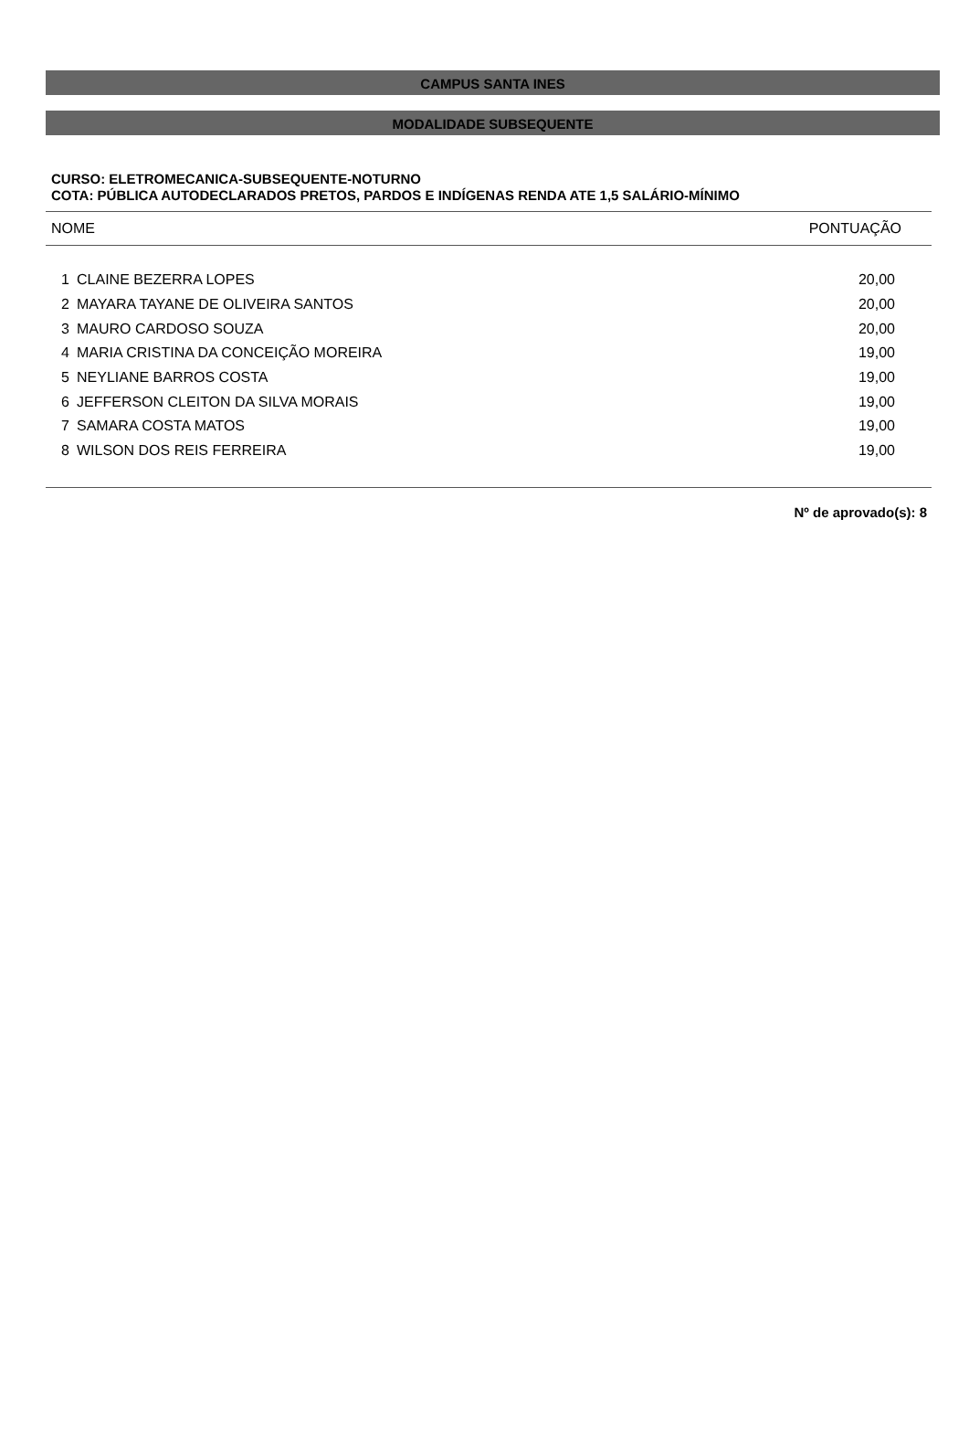CAMPUS SANTA INES
MODALIDADE SUBSEQUENTE
CURSO: ELETROMECANICA-SUBSEQUENTE-NOTURNO
COTA: PÚBLICA AUTODECLARADOS PRETOS, PARDOS E INDÍGENAS RENDA ATE 1,5 SALÁRIO-MÍNIMO
| NOME | | PONTUAÇÃO |
| --- | --- | --- |
| 1 | CLAINE BEZERRA LOPES | 20,00 |
| 2 | MAYARA TAYANE DE OLIVEIRA SANTOS | 20,00 |
| 3 | MAURO CARDOSO SOUZA | 20,00 |
| 4 | MARIA CRISTINA DA CONCEIÇÃO MOREIRA | 19,00 |
| 5 | NEYLIANE BARROS COSTA | 19,00 |
| 6 | JEFFERSON CLEITON DA SILVA MORAIS | 19,00 |
| 7 | SAMARA COSTA MATOS | 19,00 |
| 8 | WILSON DOS REIS FERREIRA | 19,00 |
Nº de aprovado(s): 8